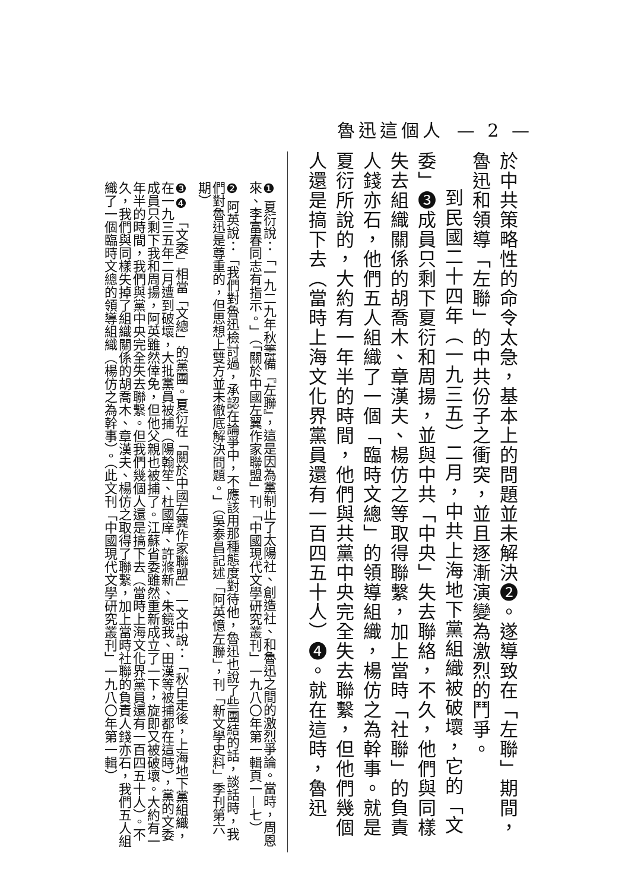魯迅這個人 — 2 —
於中共策略性的命令太急，基本上的問題並未解決❷。遂導致在「左聯」期間，魯迅和領導「左聯」的中共份子之衝突，並且逐漸演變為激烈的鬥爭。
到民國二十四年（一九三五）二月，中共上海地下黨組織被破壞，它的「文委」❸成員只剩下夏衍和周揚，並與中共「中央」失去聯絡，不久，他們與同樣失去組織關係的胡喬木、章漢夫、楊仿之等取得聯繫，加上當時「社聯」的負責人錢亦石，他們五人組織了一個「臨時文總」的領導組織，楊仿之為幹事。就是夏衍所說的，大約有一年半的時間，他們與共黨中央完全失去聯繫，但他們幾個人還是搞下去（當時上海文化界黨員還有一百四五十人）❹。就在這時，魯迅
❶ 夏衍說：「一九二九年秋籌備『左聯』，這是因為黨制止了太陽社、創造社、和魯迅之間的激烈爭論。當時，周恩來、李富春同志有指示。」（「關於中國左翼作家聯盟」刊「中國現代文學研究叢刊」一九八〇年第一輯頁一—七）
❷ 阿英說：「我們對魯迅檢討過，承認在論爭中，不應該用那種態度對待他，魯迅也說了些團結的話，談話時，我們對魯迅是尊重的，但思想上雙方並未徹底解決問題。」（吳泰昌記述「阿英憶左聯」，刊「新文學史料」季刊第六期）
❸❹ 「文委」相當「文總」的黨團。夏衍在「關於中國左翼作家聯盟」一文中說：「秋白走後，上海地下黨組織，在一九三五年二月遭到破壞，大批黨員被捕（陽翰笙、杜國庠、許滌新、朱鏡我、田漢等被捕都在這時），黨的文委成員只剩下我和周揚，阿英雖然倖免，但他父親也被捕了。江蘇省委雖然重新成立了一下，旋即又被破壞。大約有一年半的時間，我們與黨中央完全失去聯繫。但我們幾個人還是搞下去（當時上海文化界黨員還有一百四五十人）。不久，我們與同樣失掉了組織關係的胡喬木、章漢夫、楊仿之取得了聯繫，加上當時社聯的負責人錢亦石，我們五人組織了一個臨時文總的領導組織（楊仿之為幹事）。（此文刊「中國現代文學研究叢刊」一九八〇年第一輯）